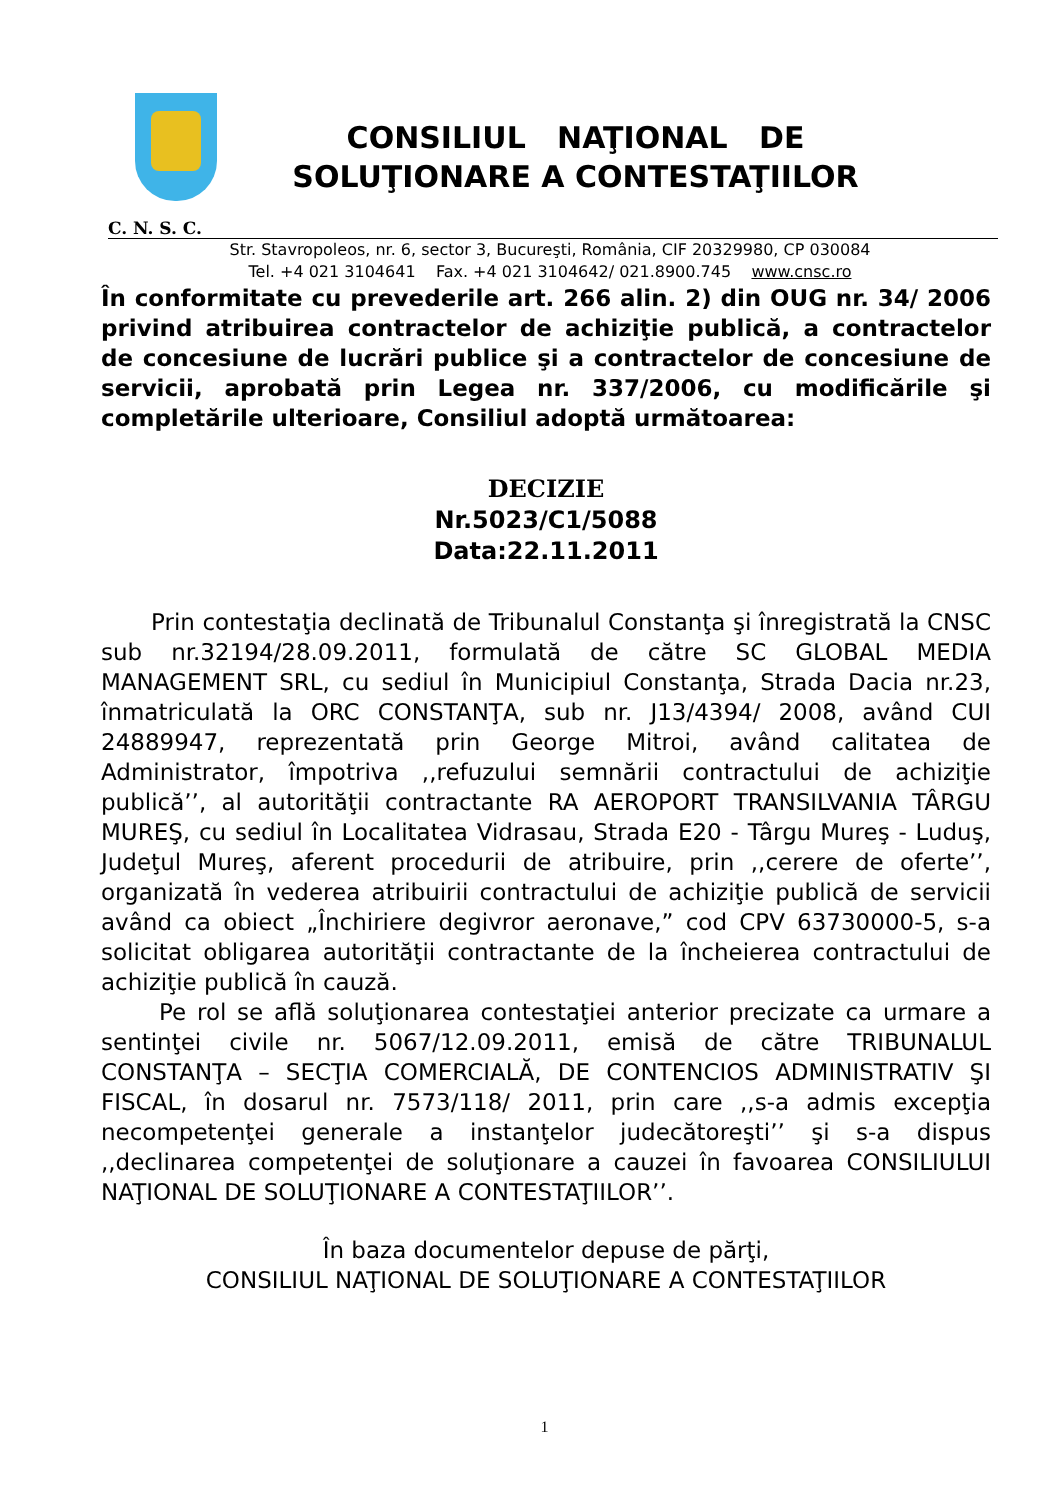CONSILIUL NAŢIONAL DE
SOLUŢIONARE A CONTESTAŢIILOR
C. N. S. C.
Str. Stavropoleos, nr. 6, sector 3, Bucureşti, România, CIF 20329980, CP 030084
Tel. +4 021 3104641 Fax. +4 021 3104642/ 021.8900.745 www.cnsc.ro
În conformitate cu prevederile art. 266 alin. 2) din OUG nr. 34/ 2006 privind atribuirea contractelor de achiziţie publică, a contractelor de concesiune de lucrări publice şi a contractelor de concesiune de servicii, aprobată prin Legea nr. 337/2006, cu modificările şi completările ulterioare, Consiliul adoptă următoarea:
DECIZIE
Nr.5023/C1/5088
Data:22.11.2011
Prin contestaţia declinată de Tribunalul Constanţa şi înregistrată la CNSC sub nr.32194/28.09.2011, formulată de către SC GLOBAL MEDIA MANAGEMENT SRL, cu sediul în Municipiul Constanţa, Strada Dacia nr.23, înmatriculată la ORC CONSTANŢA, sub nr. J13/4394/ 2008, având CUI 24889947, reprezentată prin George Mitroi, având calitatea de Administrator, împotriva ,,refuzului semnării contractului de achiziţie publică’’, al autorităţii contractante RA AEROPORT TRANSILVANIA TÂRGU MUREŞ, cu sediul în Localitatea Vidrasau, Strada E20 - Târgu Mureş - Luduş, Judeţul Mureş, aferent procedurii de atribuire, prin ,,cerere de oferte’’, organizată în vederea atribuirii contractului de achiziţie publică de servicii având ca obiect „Închiriere degivror aeronave,” cod CPV 63730000-5, s-a solicitat obligarea autorităţii contractante de la încheierea contractului de achiziţie publică în cauză.
Pe rol se află soluţionarea contestaţiei anterior precizate ca urmare a sentinţei civile nr. 5067/12.09.2011, emisă de către TRIBUNALUL CONSTANŢA – SECŢIA COMERCIALĂ, DE CONTENCIOS ADMINISTRATIV ŞI FISCAL, în dosarul nr. 7573/118/ 2011, prin care ,,s-a admis excepţia necompetenţei generale a instanţelor judecătoreşti’’ şi s-a dispus ,,declinarea competenţei de soluţionare a cauzei în favoarea CONSILIULUI NAŢIONAL DE SOLUŢIONARE A CONTESTAŢIILOR’’.
În baza documentelor depuse de părţi,
CONSILIUL NAŢIONAL DE SOLUŢIONARE A CONTESTAŢIILOR
1